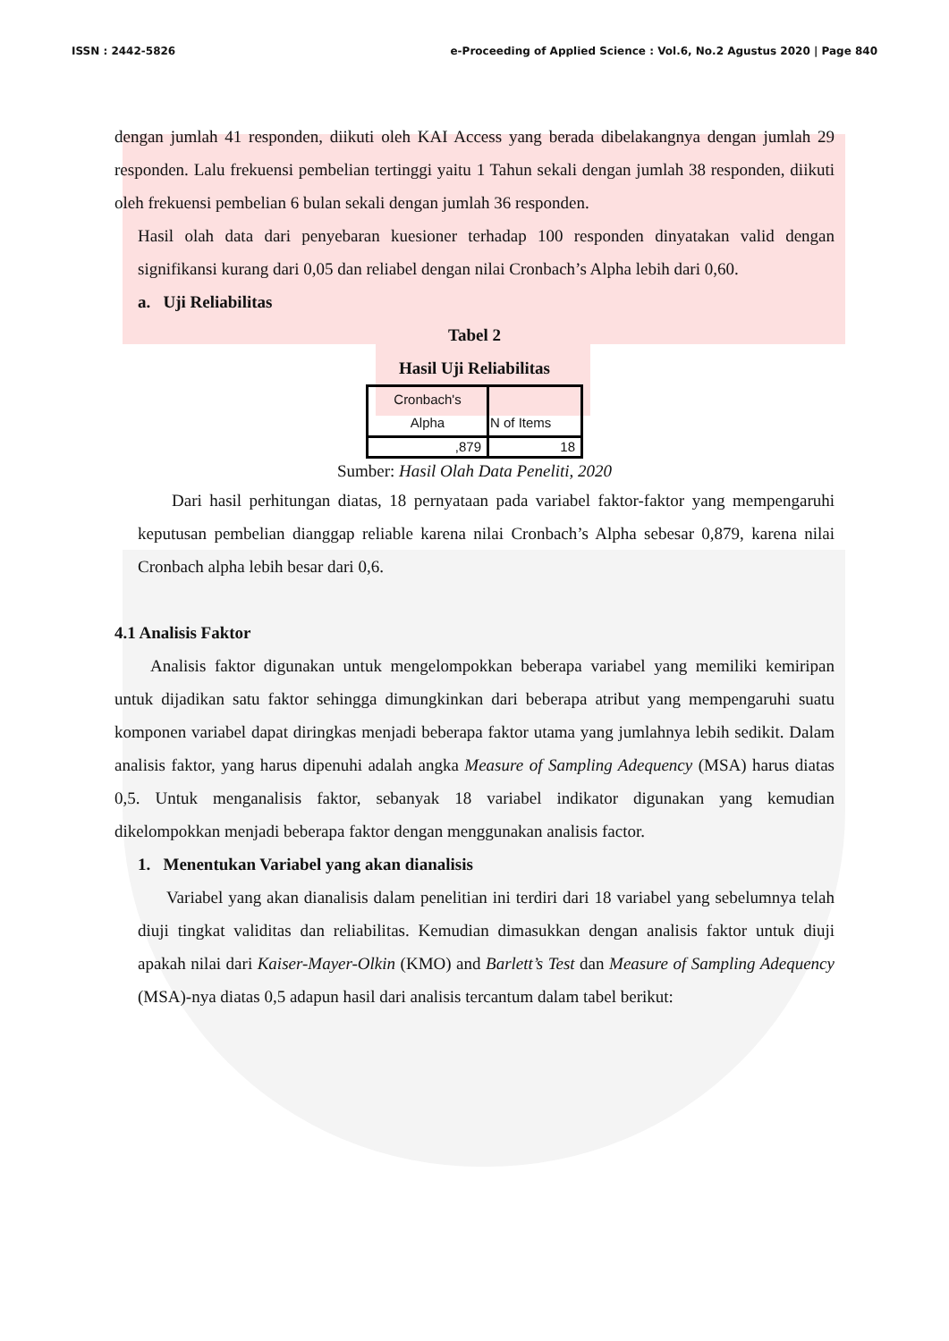ISSN : 2442-5826 e-Proceeding of Applied Science : Vol.6, No.2 Agustus 2020 | Page 840
dengan jumlah 41 responden, diikuti oleh KAI Access yang berada dibelakangnya dengan jumlah 29 responden. Lalu frekuensi pembelian tertinggi yaitu 1 Tahun sekali dengan jumlah 38 responden, diikuti oleh frekuensi pembelian 6 bulan sekali dengan jumlah 36 responden.
Hasil olah data dari penyebaran kuesioner terhadap 100 responden dinyatakan valid dengan signifikansi kurang dari 0,05 dan reliabel dengan nilai Cronbach’s Alpha lebih dari 0,60.
a. Uji Reliabilitas
Tabel 2
Hasil Uji Reliabilitas
| Cronbach's Alpha | N of Items |
| --- | --- |
| ,879 | 18 |
Sumber: Hasil Olah Data Peneliti, 2020
Dari hasil perhitungan diatas, 18 pernyataan pada variabel faktor-faktor yang mempengaruhi keputusan pembelian dianggap reliable karena nilai Cronbach’s Alpha sebesar 0,879, karena nilai Cronbach alpha lebih besar dari 0,6.
4.1 Analisis Faktor
Analisis faktor digunakan untuk mengelompokkan beberapa variabel yang memiliki kemiripan untuk dijadikan satu faktor sehingga dimungkinkan dari beberapa atribut yang mempengaruhi suatu komponen variabel dapat diringkas menjadi beberapa faktor utama yang jumlahnya lebih sedikit. Dalam analisis faktor, yang harus dipenuhi adalah angka Measure of Sampling Adequency (MSA) harus diatas 0,5. Untuk menganalisis faktor, sebanyak 18 variabel indikator digunakan yang kemudian dikelompokkan menjadi beberapa faktor dengan menggunakan analisis factor.
1. Menentukan Variabel yang akan dianalisis
Variabel yang akan dianalisis dalam penelitian ini terdiri dari 18 variabel yang sebelumnya telah diuji tingkat validitas dan reliabilitas. Kemudian dimasukkan dengan analisis faktor untuk diuji apakah nilai dari Kaiser-Mayer-Olkin (KMO) and Barlett’s Test dan Measure of Sampling Adequency (MSA)-nya diatas 0,5 adapun hasil dari analisis tercantum dalam tabel berikut: